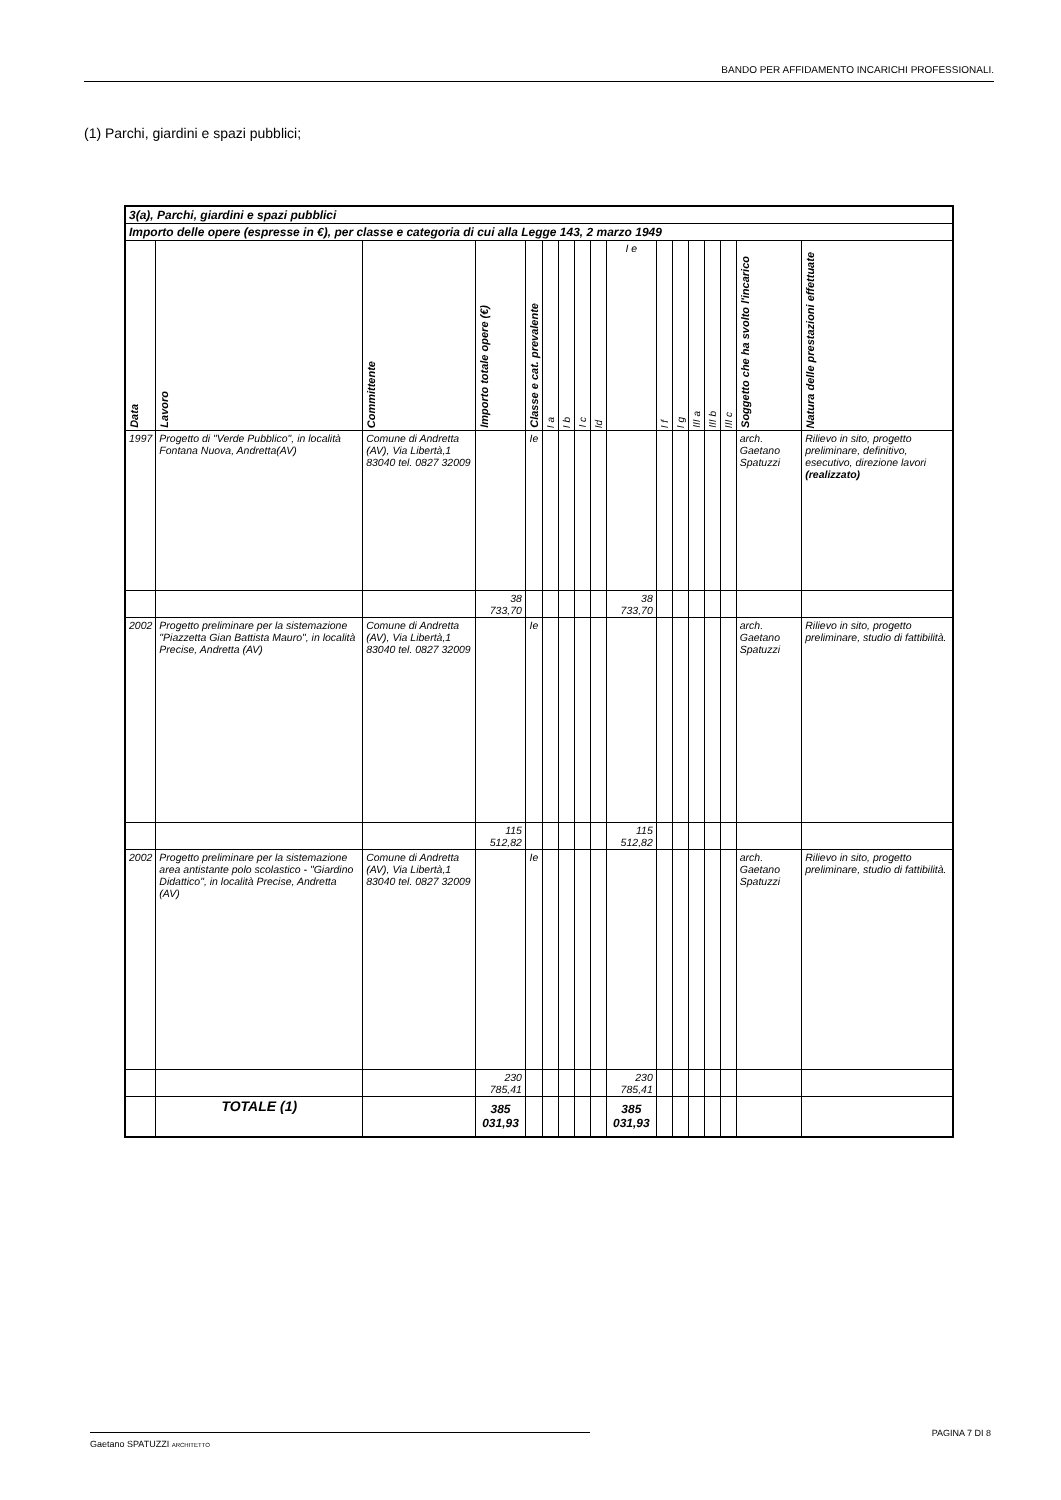BANDO PER AFFIDAMENTO INCARICHI PROFESSIONALI.
(1) Parchi, giardini e spazi pubblici;
| 3(a), Parchi, giardini e spazi pubblici | | | | | | | | | | | | | | | | |
| --- | --- | --- | --- | --- | --- | --- | --- | --- | --- | --- | --- | --- | --- | --- | --- | --- |
| Importo delle opere (espresse in €), per classe e categoria di cui alla Legge 143, 2 marzo 1949 | | | | | | | | | | | | | | | | |
| Data | Lavoro | Committente | Importo totale opere (€) | Classe e cat. prevalente | I a | I b | I c | Id | I e | I f | I g | III a | III b | III c | Soggetto che ha svolto l'incarico | Natura delle prestazioni effettuate |
| 1997 | Progetto di "Verde Pubblico", in località Fontana Nuova, Andretta(AV) | Comune di Andretta (AV), Via Libertà,1 83040 tel. 0827 32009 | | Ie | | | | | | | | | | | arch. Gaetano Spatuzzi | Rilievo in sito, progetto preliminare, definitivo, esecutivo, direzione lavori (realizzato) |
| | | | 38 733,70 | | | | | | 38 733,70 | | | | | | | |
| 2002 | Progetto preliminare per la sistemazione "Piazzetta Gian Battista Mauro", in località Precise, Andretta (AV) | Comune di Andretta (AV), Via Libertà,1 83040 tel. 0827 32009 | | Ie | | | | | | | | | | | arch. Gaetano Spatuzzi | Rilievo in sito, progetto preliminare, studio di fattibilità. |
| | | | 115 512,82 | | | | | | 115 512,82 | | | | | | | |
| 2002 | Progetto preliminare per la sistemazione area antistante polo scolastico - "Giardino Didattico", in località Precise, Andretta (AV) | Comune di Andretta (AV), Via Libertà,1 83040 tel. 0827 32009 | | Ie | | | | | | | | | | | arch. Gaetano Spatuzzi | Rilievo in sito, progetto preliminare, studio di fattibilità. |
| | | | 230 785,41 | | | | | | 230 785,41 | | | | | | | |
| | TOTALE (1) | | 385 031,93 | | | | | | 385 031,93 | | | | | | | |
PAGINA 7 DI 8 Gaetano SPATUZZI ARCHITETTO